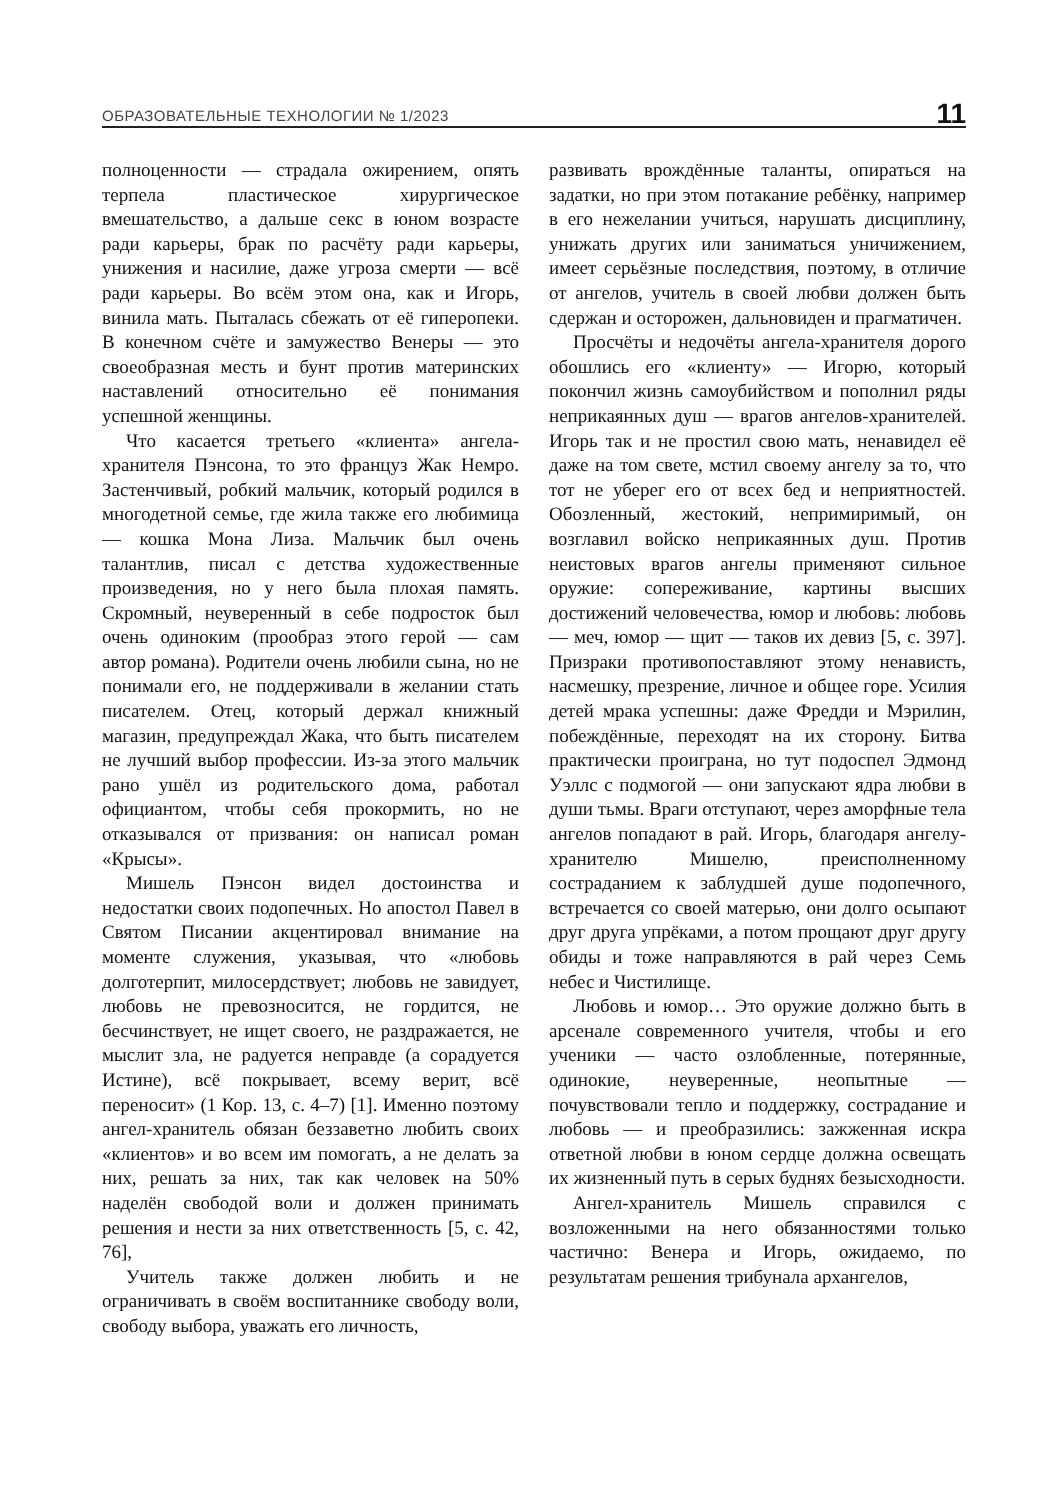ОБРАЗОВАТЕЛЬНЫЕ ТЕХНОЛОГИИ № 1/2023 11
полноценности — страдала ожирением, опять терпела пластическое хирургическое вмешательство, а дальше секс в юном возрасте ради карьеры, брак по расчёту ради карьеры, унижения и насилие, даже угроза смерти — всё ради карьеры. Во всём этом она, как и Игорь, винила мать. Пыталась сбежать от её гиперопеки. В конечном счёте и замужество Венеры — это своеобразная месть и бунт против материнских наставлений относительно её понимания успешной женщины.
Что касается третьего «клиента» ангела-хранителя Пэнсона, то это француз Жак Немро. Застенчивый, робкий мальчик, который родился в многодетной семье, где жила также его любимица — кошка Мона Лиза. Мальчик был очень талантлив, писал с детства художественные произведения, но у него была плохая память. Скромный, неуверенный в себе подросток был очень одиноким (прообраз этого герой — сам автор романа). Родители очень любили сына, но не понимали его, не поддерживали в желании стать писателем. Отец, который держал книжный магазин, предупреждал Жака, что быть писателем не лучший выбор профессии. Из-за этого мальчик рано ушёл из родительского дома, работал официантом, чтобы себя прокормить, но не отказывался от призвания: он написал роман «Крысы».
Мишель Пэнсон видел достоинства и недостатки своих подопечных. Но апостол Павел в Святом Писании акцентировал внимание на моменте служения, указывая, что «любовь долготерпит, милосердствует; любовь не завидует, любовь не превозносится, не гордится, не бесчинствует, не ищет своего, не раздражается, не мыслит зла, не радуется неправде (а сорадуется Истине), всё покрывает, всему верит, всё переносит» (1 Кор. 13, с. 4–7) [1]. Именно поэтому ангел-хранитель обязан беззаветно любить своих «клиентов» и во всем им помогать, а не делать за них, решать за них, так как человек на 50% наделён свободой воли и должен принимать решения и нести за них ответственность [5, с. 42, 76],
Учитель также должен любить и не ограничивать в своём воспитаннике свободу воли, свободу выбора, уважать его личность,
развивать врождённые таланты, опираться на задатки, но при этом потакание ребёнку, например в его нежелании учиться, нарушать дисциплину, унижать других или заниматься уничижением, имеет серьёзные последствия, поэтому, в отличие от ангелов, учитель в своей любви должен быть сдержан и осторожен, дальновиден и прагматичен.
Просчёты и недочёты ангела-хранителя дорого обошлись его «клиенту» — Игорю, который покончил жизнь самоубийством и пополнил ряды неприкаянных душ — врагов ангелов-хранителей. Игорь так и не простил свою мать, ненавидел её даже на том свете, мстил своему ангелу за то, что тот не уберег его от всех бед и неприятностей. Обозленный, жестокий, непримиримый, он возглавил войско неприкаянных душ. Против неистовых врагов ангелы применяют сильное оружие: сопереживание, картины высших достижений человечества, юмор и любовь: любовь — меч, юмор — щит — таков их девиз [5, с. 397]. Призраки противопоставляют этому ненависть, насмешку, презрение, личное и общее горе. Усилия детей мрака успешны: даже Фредди и Мэрилин, побеждённые, переходят на их сторону. Битва практически проиграна, но тут подоспел Эдмонд Уэллс с подмогой — они запускают ядра любви в души тьмы. Враги отступают, через аморфные тела ангелов попадают в рай. Игорь, благодаря ангелу-хранителю Мишелю, преисполненному состраданием к заблудшей душе подопечного, встречается со своей матерью, они долго осыпают друг друга упрёками, а потом прощают друг другу обиды и тоже направляются в рай через Семь небес и Чистилище.
Любовь и юмор… Это оружие должно быть в арсенале современного учителя, чтобы и его ученики — часто озлобленные, потерянные, одинокие, неуверенные, неопытные — почувствовали тепло и поддержку, сострадание и любовь — и преобразились: зажженная искра ответной любви в юном сердце должна освещать их жизненный путь в серых буднях безысходности.
Ангел-хранитель Мишель справился с возложенными на него обязанностями только частично: Венера и Игорь, ожидаемо, по результатам решения трибунала архангелов,